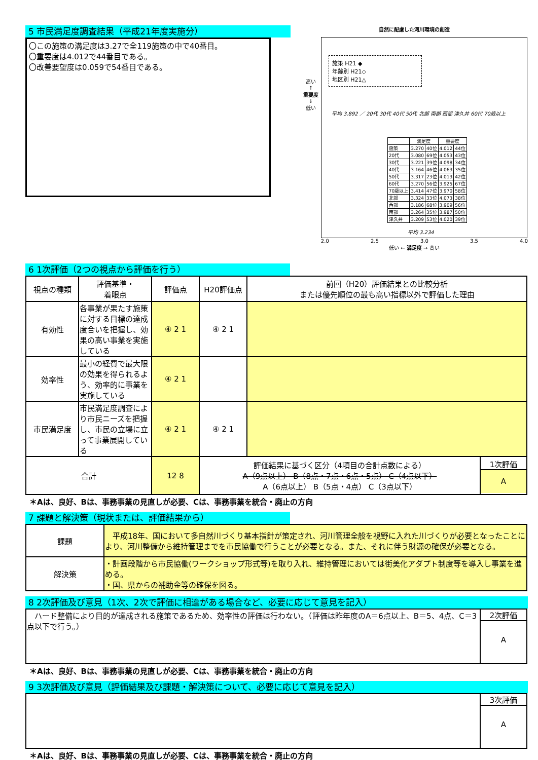5 市民満足度調査結果（平成21年度実施分）
〇この施策の満足度は3.27で全119施策の中で40番目。
〇重要度は4.012で44番目である。
〇改善要望度は0.059で54番目である。
自然に配慮した河川環境の創造
高い
↑
重要度
↓
低い
施策 H21 ◆
年齢別 H21◇
地区別 H21△
平均 3.892 ／ 20代 30代 40代 50代 北部 南部 西部 津久井 60代 70歳以上
| | 満足度 | | 重要度 | |
| 施策 | 3.270 | 40位 | 4.012 | 44位 |
| 20代 | 3.080 | 69位 | 4.053 | 43位 |
| 30代 | 3.221 | 39位 | 4.098 | 34位 |
| 40代 | 3.164 | 46位 | 4.063 | 35位 |
| 50代 | 3.317 | 23位 | 4.013 | 42位 |
| 60代 | 3.270 | 56位 | 3.925 | 67位 |
| 70歳以上 | 3.414 | 47位 | 3.970 | 58位 |
| 北部 | 3.324 | 33位 | 4.073 | 38位 |
| 西部 | 3.186 | 68位 | 3.909 | 56位 |
| 南部 | 3.264 | 35位 | 3.987 | 50位 |
| 津久井 | 3.209 | 53位 | 4.020 | 39位 |
平均 3.234
2.0 2.5 3.0 3.5 4.0
低い ← 満足度 → 高い
6 1次評価（2つの視点から評価を行う）
| 視点の種類 | 評価基準・ 着眼点 | 評価点 | H20評価点 | 前回（H20）評価結果との比較分析 または優先順位の最も高い指標以外で評価した理由 | |
| 有効性 | 各事業が果たす施策に対する目標の達成度合いを把握し、効果の高い事業を実施している | ④ 2 1 | ④ 2 1 | | |
| 効率性 | 最小の経費で最大限の効果を得られるよう、効率的に事業を実施している | ④ 2 1 | | | |
| 市民満足度 | 市民満足度調査により市民ニーズを把握し、市民の立場に立って事業展開している | ④ 2 1 | ④ 2 1 | | |
| 合計 | | 12 8 | 評価結果に基づく区分（4項目の合計点数による） A（9点以上） B（8点・7点・6点・5点） C（4点以下） A（6点以上） B（5点・4点） C（3点以下） | | 1次評価 A |
＊Aは、良好、Bは、事務事業の見直しが必要、Cは、事務事業を統合・廃止の方向
7 課題と解決策（現状または、評価結果から）
| 課題 | 平成18年、国において多自然川づくり基本指針が策定され、河川管理全般を視野に入れた川づくりが必要となったことにより、河川整備から維持管理までを市民協働で行うことが必要となる。また、それに伴う財源の確保が必要となる。 |
| 解決策 | ・計画段階から市民協働(ワークショップ形式等)を取り入れ、維持管理においては街美化アダプト制度等を導入し事業を進める。 ・国、県からの補助金等の確保を図る。 |
8 2次評価及び意見（1次、2次で評価に相違がある場合など、必要に応じて意見を記入）
| ハード整備により目的が達成される施策であるため、効率性の評価は行わない。（評価は昨年度のA＝6点以上、B＝5、4点、C＝3点以下で行う。） | 2次評価 A |
＊Aは、良好、Bは、事務事業の見直しが必要、Cは、事務事業を統合・廃止の方向
9 3次評価及び意見（評価結果及び課題・解決策について、必要に応じて意見を記入）
| | 3次評価 A |
＊Aは、良好、Bは、事務事業の見直しが必要、Cは、事務事業を統合・廃止の方向